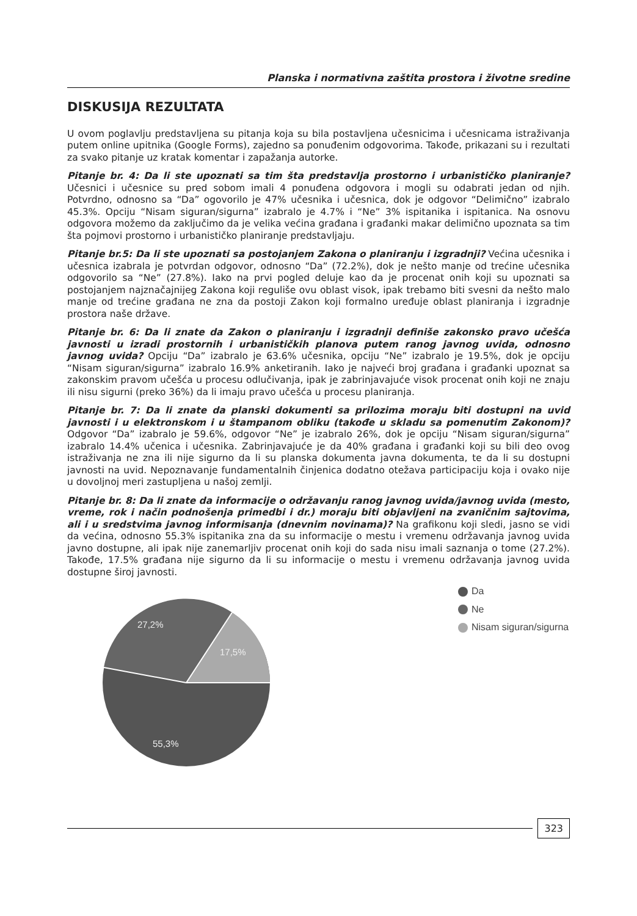Planska i normativna zaštita prostora i životne sredine
DISKUSIJA REZULTATA
U ovom poglavlju predstavljena su pitanja koja su bila postavljena učesnicima i učesnicama istraživanja putem online upitnika (Google Forms), zajedno sa ponuđenim odgovorima. Takođe, prikazani su i rezultati za svako pitanje uz kratak komentar i zapažanja autorke.
Pitanje br. 4: Da li ste upoznati sa tim šta predstavlja prostorno i urbanističko planiranje? Učesnici i učesnice su pred sobom imali 4 ponuđena odgovora i mogli su odabrati jedan od njih. Potvrdno, odnosno sa “Da” ogovorilo je 47% učesnika i učesnica, dok je odgovor “Delimično” izabralo 45.3%. Opciju “Nisam siguran/sigurna” izabralo je 4.7% i “Ne” 3% ispitanika i ispitanica. Na osnovu odgovora možemo da zaključimo da je velika većina građana i građanki makar delimično upoznata sa tim šta pojmovi prostorno i urbanističko planiranje predstavljaju.
Pitanje br.5: Da li ste upoznati sa postojanjem Zakona o planiranju i izgradnji? Većina učesnika i učesnica izabrala je potvrdan odgovor, odnosno “Da” (72.2%), dok je nešto manje od trećine učesnika odgovorilo sa “Ne” (27.8%). Iako na prvi pogled deluje kao da je procenat onih koji su upoznati sa postojanjem najznačajnijeg Zakona koji reguliše ovu oblast visok, ipak trebamo biti svesni da nešto malo manje od trećine građana ne zna da postoji Zakon koji formalno uređuje oblast planiranja i izgradnje prostora naše države.
Pitanje br. 6: Da li znate da Zakon o planiranju i izgradnji definiše zakonsko pravo učešća javnosti u izradi prostornih i urbanističkih planova putem ranog javnog uvida, odnosno javnog uvida? Opciju “Da” izabralo je 63.6% učesnika, opciju “Ne” izabralo je 19.5%, dok je opciju “Nisam siguran/sigurna” izabralo 16.9% anketiranih. Iako je najveći broj građana i građanki upoznat sa zakonskim pravom učešća u procesu odlučivanja, ipak je zabrinjavajuće visok procenat onih koji ne znaju ili nisu sigurni (preko 36%) da li imaju pravo učešća u procesu planiranja.
Pitanje br. 7: Da li znate da planski dokumenti sa prilozima moraju biti dostupni na uvid javnosti i u elektronskom i u štampanom obliku (takođe u skladu sa pomenutim Zakonom)? Odgovor “Da” izabralo je 59.6%, odgovor “Ne” je izabralo 26%, dok je opciju “Nisam siguran/sigurna” izabralo 14.4% učenica i učesnika. Zabrinjavajuće je da 40% građana i građanki koji su bili deo ovog istraživanja ne zna ili nije sigurno da li su planska dokumenta javna dokumenta, te da li su dostupni javnosti na uvid. Nepoznavanje fundamentalnih činjenica dodatno otežava participaciju koja i ovako nije u dovoljnoj meri zastupljena u našoj zemlji.
Pitanje br. 8: Da li znate da informacije o održavanju ranog javnog uvida/javnog uvida (mesto, vreme, rok i način podnošenja primedbi i dr.) moraju biti objavljeni na zvaničnim sajtovima, ali i u sredstvima javnog informisanja (dnevnim novinama)? Na grafikonu koji sledi, jasno se vidi da većina, odnosno 55.3% ispitanika zna da su informacije o mestu i vremenu održavanja javnog uvida javno dostupne, ali ipak nije zanemarljiv procenat onih koji do sada nisu imali saznanja o tome (27.2%). Takođe, 17.5% građana nije sigurno da li su informacije o mestu i vremenu održavanja javnog uvida dostupne široj javnosti.
27,2%
17,5%
55,3%
Da
Ne
Nisam siguran/sigurna
323